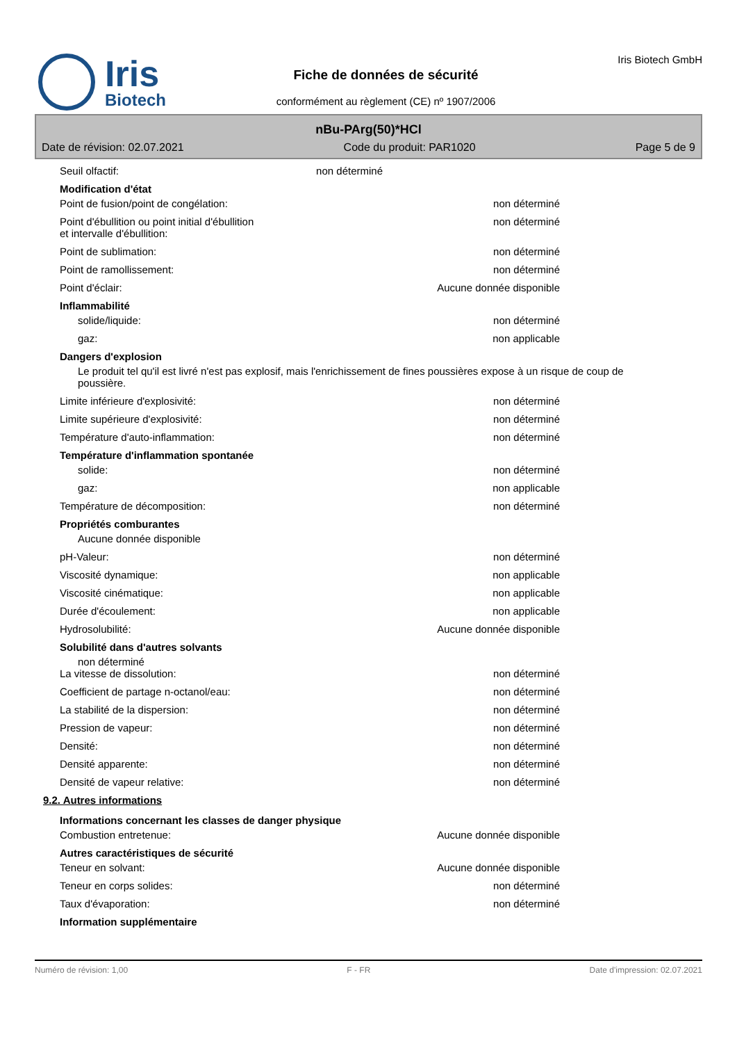Iris
Biotech
Fiche de données de sécurité
conformément au règlement (CE) nº 1907/2006
Iris Biotech GmbH
nBu-PArg(50)*HCl
Date de révision: 02.07.2021 Code du produit: PAR1020 Page 5 de 9
Seuil olfactif: non déterminé
Modification d'état
Point de fusion/point de congélation: non déterminé
Point d'ébullition ou point initial d'ébullition
et intervalle d'ébullition: non déterminé
Point de sublimation: non déterminé
Point de ramollissement: non déterminé
Point d'éclair: Aucune donnée disponible
Inflammabilité
solide/liquide: non déterminé
gaz: non applicable
Dangers d'explosion
Le produit tel qu'il est livré n'est pas explosif, mais l'enrichissement de fines poussières expose à un risque de coup de poussière.
Limite inférieure d'explosivité: non déterminé
Limite supérieure d'explosivité: non déterminé
Température d'auto-inflammation: non déterminé
Température d'inflammation spontanée
solide: non déterminé
gaz: non applicable
Température de décomposition: non déterminé
Propriétés comburantes
Aucune donnée disponible
pH-Valeur: non déterminé
Viscosité dynamique: non applicable
Viscosité cinématique: non applicable
Durée d'écoulement: non applicable
Hydrosolubilité: Aucune donnée disponible
Solubilité dans d'autres solvants
non déterminé
La vitesse de dissolution: non déterminé
Coefficient de partage n-octanol/eau: non déterminé
La stabilité de la dispersion: non déterminé
Pression de vapeur: non déterminé
Densité: non déterminé
Densité apparente: non déterminé
Densité de vapeur relative: non déterminé
9.2. Autres informations
Informations concernant les classes de danger physique
Combustion entretenue: Aucune donnée disponible
Autres caractéristiques de sécurité
Teneur en solvant: Aucune donnée disponible
Teneur en corps solides: non déterminé
Taux d'évaporation: non déterminé
Information supplémentaire
Numéro de révision: 1,00 F - FR Date d'impression: 02.07.2021